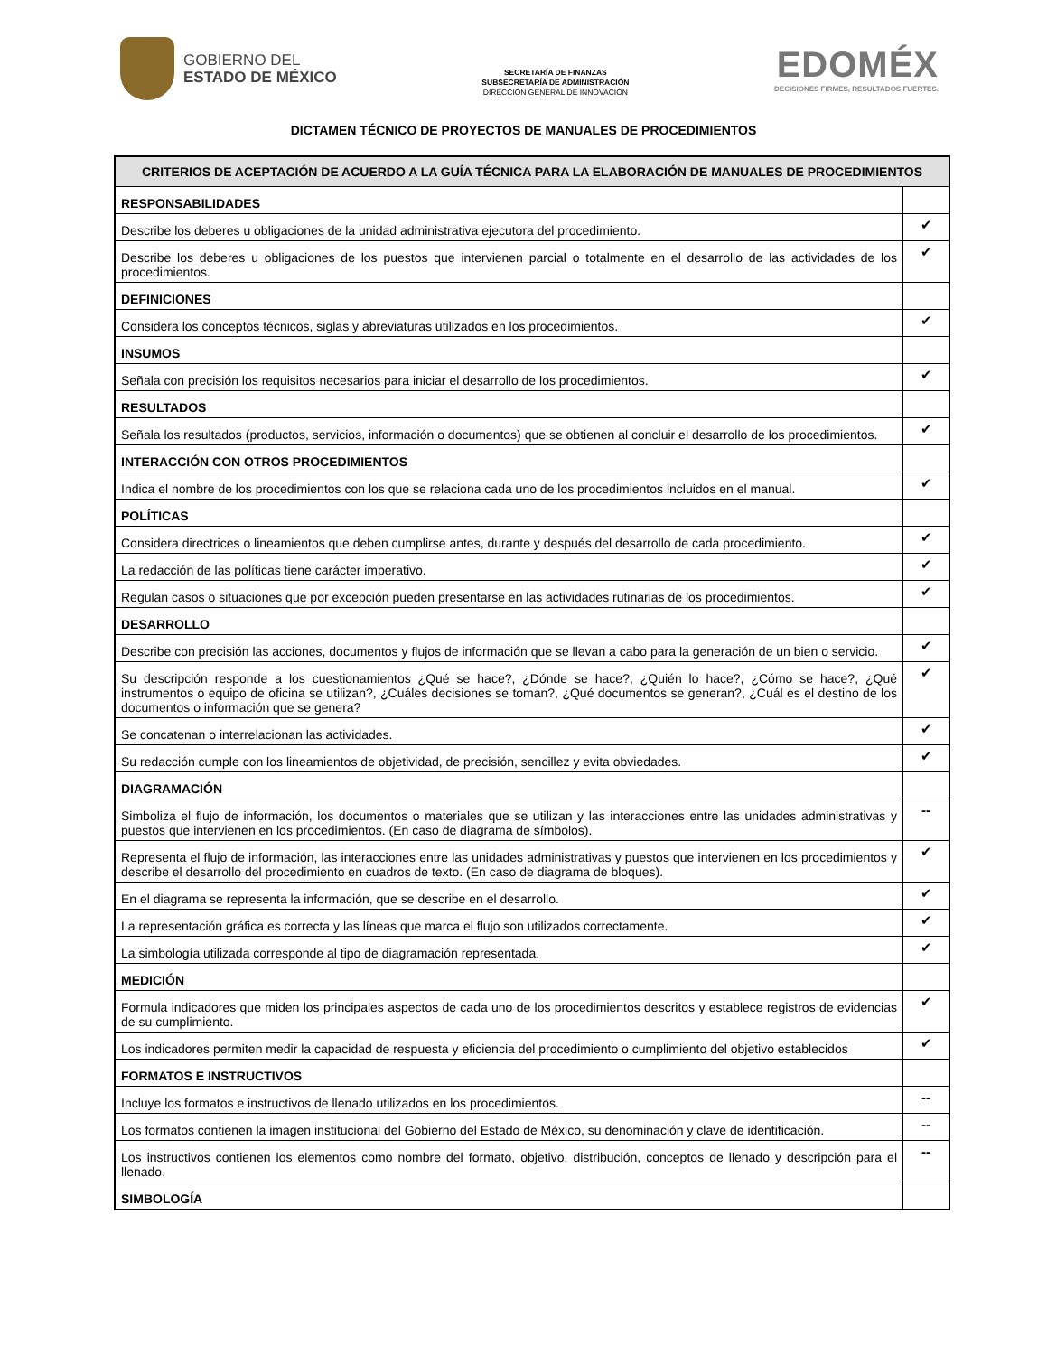GOBIERNO DEL
ESTADO DE MÉXICO
SECRETARÍA DE FINANZAS
SUBSECRETARÍA DE ADMINISTRACIÓN
DIRECCIÓN GENERAL DE INNOVACIÓN
EDOMÉX
DECISIONES FIRMES, RESULTADOS FUERTES.
DICTAMEN TÉCNICO DE PROYECTOS DE MANUALES DE PROCEDIMIENTOS
| CRITERIOS DE ACEPTACIÓN DE ACUERDO A LA GUÍA TÉCNICA PARA LA ELABORACIÓN DE MANUALES DE PROCEDIMIENTOS | |
| --- | --- |
| RESPONSABILIDADES | |
| Describe los deberes u obligaciones de la unidad administrativa ejecutora del procedimiento. | ✔ |
| Describe los deberes u obligaciones de los puestos que intervienen parcial o totalmente en el desarrollo de las actividades de los procedimientos. | ✔ |
| DEFINICIONES | |
| Considera los conceptos técnicos, siglas y abreviaturas utilizados en los procedimientos. | ✔ |
| INSUMOS | |
| Señala con precisión los requisitos necesarios para iniciar el desarrollo de los procedimientos. | ✔ |
| RESULTADOS | |
| Señala los resultados (productos, servicios, información o documentos) que se obtienen al concluir el desarrollo de los procedimientos. | ✔ |
| INTERACCIÓN CON OTROS PROCEDIMIENTOS | |
| Indica el nombre de los procedimientos con los que se relaciona cada uno de los procedimientos incluidos en el manual. | ✔ |
| POLÍTICAS | |
| Considera directrices o lineamientos que deben cumplirse antes, durante y después del desarrollo de cada procedimiento. | ✔ |
| La redacción de las políticas tiene carácter imperativo. | ✔ |
| Regulan casos o situaciones que por excepción pueden presentarse en las actividades rutinarias de los procedimientos. | ✔ |
| DESARROLLO | |
| Describe con precisión las acciones, documentos y flujos de información que se llevan a cabo para la generación de un bien o servicio. | ✔ |
| Su descripción responde a los cuestionamientos ¿Qué se hace?, ¿Dónde se hace?, ¿Quién lo hace?, ¿Cómo se hace?, ¿Qué instrumentos o equipo de oficina se utilizan?, ¿Cuáles decisiones se toman?, ¿Qué documentos se generan?, ¿Cuál es el destino de los documentos o información que se genera? | ✔ |
| Se concatenan o interrelacionan las actividades. | ✔ |
| Su redacción cumple con los lineamientos de objetividad, de precisión, sencillez y evita obviedades. | ✔ |
| DIAGRAMACIÓN | |
| Simboliza el flujo de información, los documentos o materiales que se utilizan y las interacciones entre las unidades administrativas y puestos que intervienen en los procedimientos. (En caso de diagrama de símbolos). | -- |
| Representa el flujo de información, las interacciones entre las unidades administrativas y puestos que intervienen en los procedimientos y describe el desarrollo del procedimiento en cuadros de texto. (En caso de diagrama de bloques). | ✔ |
| En el diagrama se representa la información, que se describe en el desarrollo. | ✔ |
| La representación gráfica es correcta y las líneas que marca el flujo son utilizados correctamente. | ✔ |
| La simbología utilizada corresponde al tipo de diagramación representada. | ✔ |
| MEDICIÓN | |
| Formula indicadores que miden los principales aspectos de cada uno de los procedimientos descritos y establece registros de evidencias de su cumplimiento. | ✔ |
| Los indicadores permiten medir la capacidad de respuesta y eficiencia del procedimiento o cumplimiento del objetivo establecidos | ✔ |
| FORMATOS E INSTRUCTIVOS | |
| Incluye los formatos e instructivos de llenado utilizados en los procedimientos. | -- |
| Los formatos contienen la imagen institucional del Gobierno del Estado de México, su denominación y clave de identificación. | -- |
| Los instructivos contienen los elementos como nombre del formato, objetivo, distribución, conceptos de llenado y descripción para el llenado. | -- |
| SIMBOLOGÍA | |